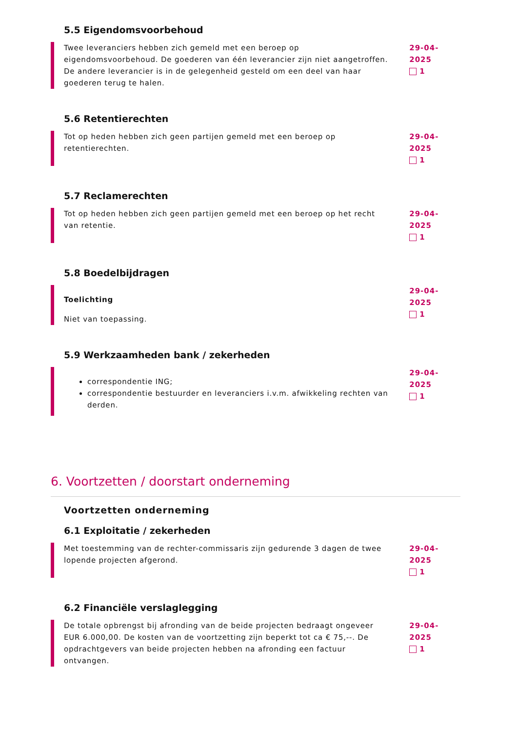5.5 Eigendomsvoorbehoud
Twee leveranciers hebben zich gemeld met een beroep op eigendomsvoorbehoud. De goederen van één leverancier zijn niet aangetroffen. De andere leverancier is in de gelegenheid gesteld om een deel van haar goederen terug te halen.
29-04-2025
1
5.6 Retentierechten
Tot op heden hebben zich geen partijen gemeld met een beroep op retentierechten.
29-04-2025
1
5.7 Reclamerechten
Tot op heden hebben zich geen partijen gemeld met een beroep op het recht van retentie.
29-04-2025
1
5.8 Boedelbijdragen
Toelichting
Niet van toepassing.
29-04-2025
1
5.9 Werkzaamheden bank / zekerheden
correspondentie ING;
correspondentie bestuurder en leveranciers i.v.m. afwikkeling rechten van derden.
29-04-2025
1
6. Voortzetten / doorstart onderneming
Voortzetten onderneming
6.1 Exploitatie / zekerheden
Met toestemming van de rechter-commissaris zijn gedurende 3 dagen de twee lopende projecten afgerond.
29-04-2025
1
6.2 Financiële verslaglegging
De totale opbrengst bij afronding van de beide projecten bedraagt ongeveer EUR 6.000,00. De kosten van de voortzetting zijn beperkt tot ca € 75,--. De opdrachtgevers van beide projecten hebben na afronding een factuur ontvangen.
29-04-2025
1